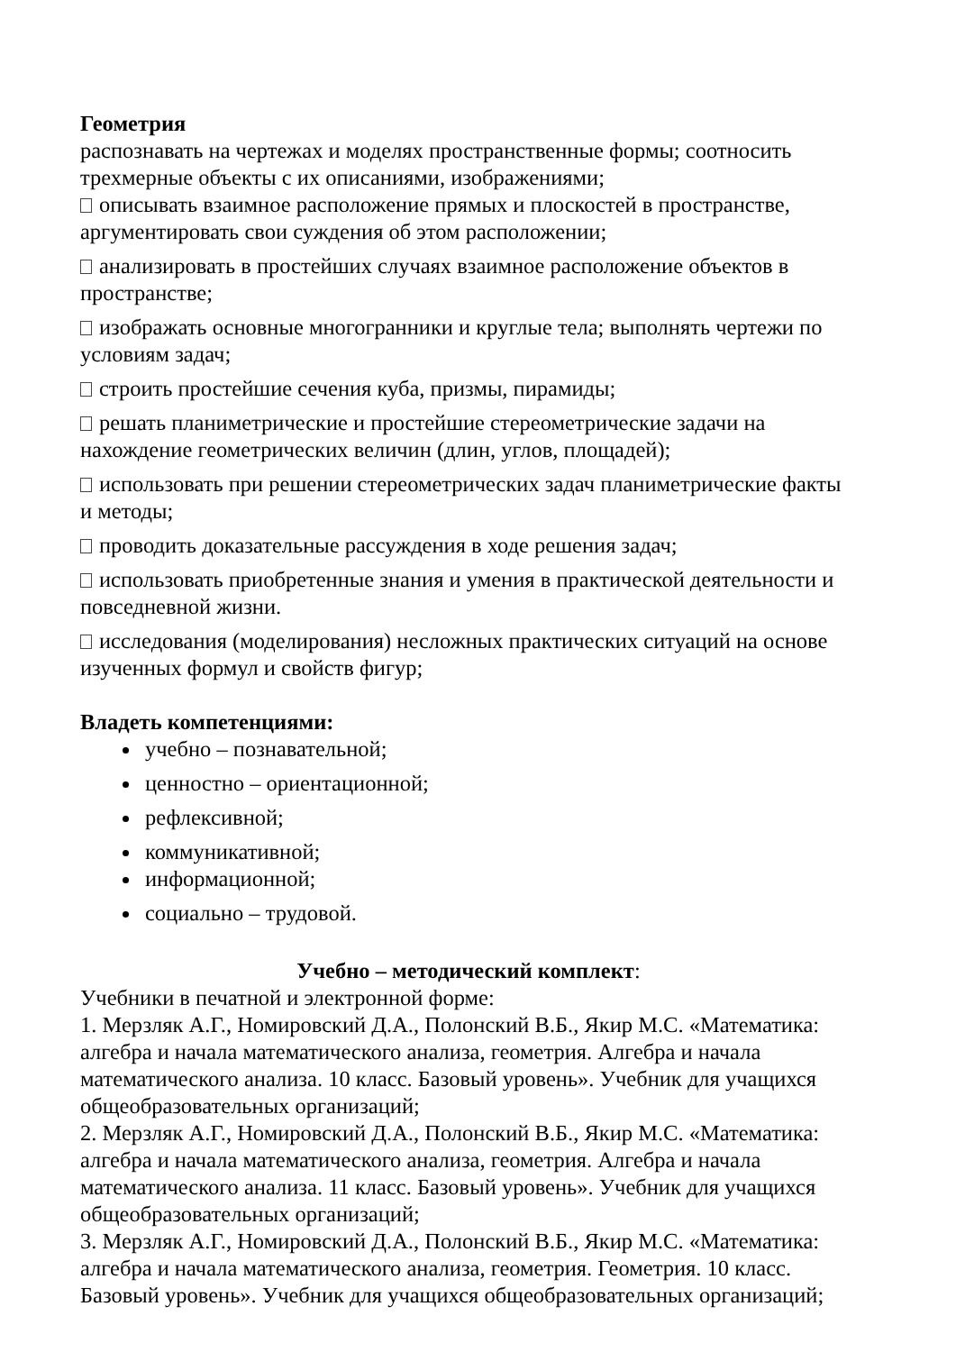Геометрия
распознавать на чертежах и моделях пространственные формы; соотносить трехмерные объекты с их описаниями, изображениями;
описывать взаимное расположение прямых и плоскостей в пространстве, аргументировать свои суждения об этом расположении;
анализировать в простейших случаях взаимное расположение объектов в пространстве;
изображать основные многогранники и круглые тела; выполнять чертежи по условиям задач;
строить простейшие сечения куба, призмы, пирамиды;
решать планиметрические и простейшие стереометрические задачи на нахождение геометрических величин (длин, углов, площадей);
использовать при решении стереометрических задач планиметрические факты и методы;
проводить доказательные рассуждения в ходе решения задач;
использовать приобретенные знания и умения в практической деятельности и повседневной жизни.
исследования (моделирования) несложных практических ситуаций на основе изученных формул и свойств фигур;
Владеть компетенциями:
учебно – познавательной;
ценностно – ориентационной;
рефлексивной;
коммуникативной;
информационной;
социально – трудовой.
Учебно – методический комплект:
Учебники в печатной и электронной форме:
1. Мерзляк А.Г., Номировский Д.А., Полонский В.Б., Якир М.С. «Математика: алгебра и начала математического анализа, геометрия. Алгебра и начала математического анализа. 10 класс. Базовый уровень». Учебник для учащихся общеобразовательных организаций;
2. Мерзляк А.Г., Номировский Д.А., Полонский В.Б., Якир М.С. «Математика: алгебра и начала математического анализа, геометрия. Алгебра и начала математического анализа. 11 класс. Базовый уровень». Учебник для учащихся общеобразовательных организаций;
3. Мерзляк А.Г., Номировский Д.А., Полонский В.Б., Якир М.С. «Математика: алгебра и начала математического анализа, геометрия. Геометрия. 10 класс. Базовый уровень». Учебник для учащихся общеобразовательных организаций;